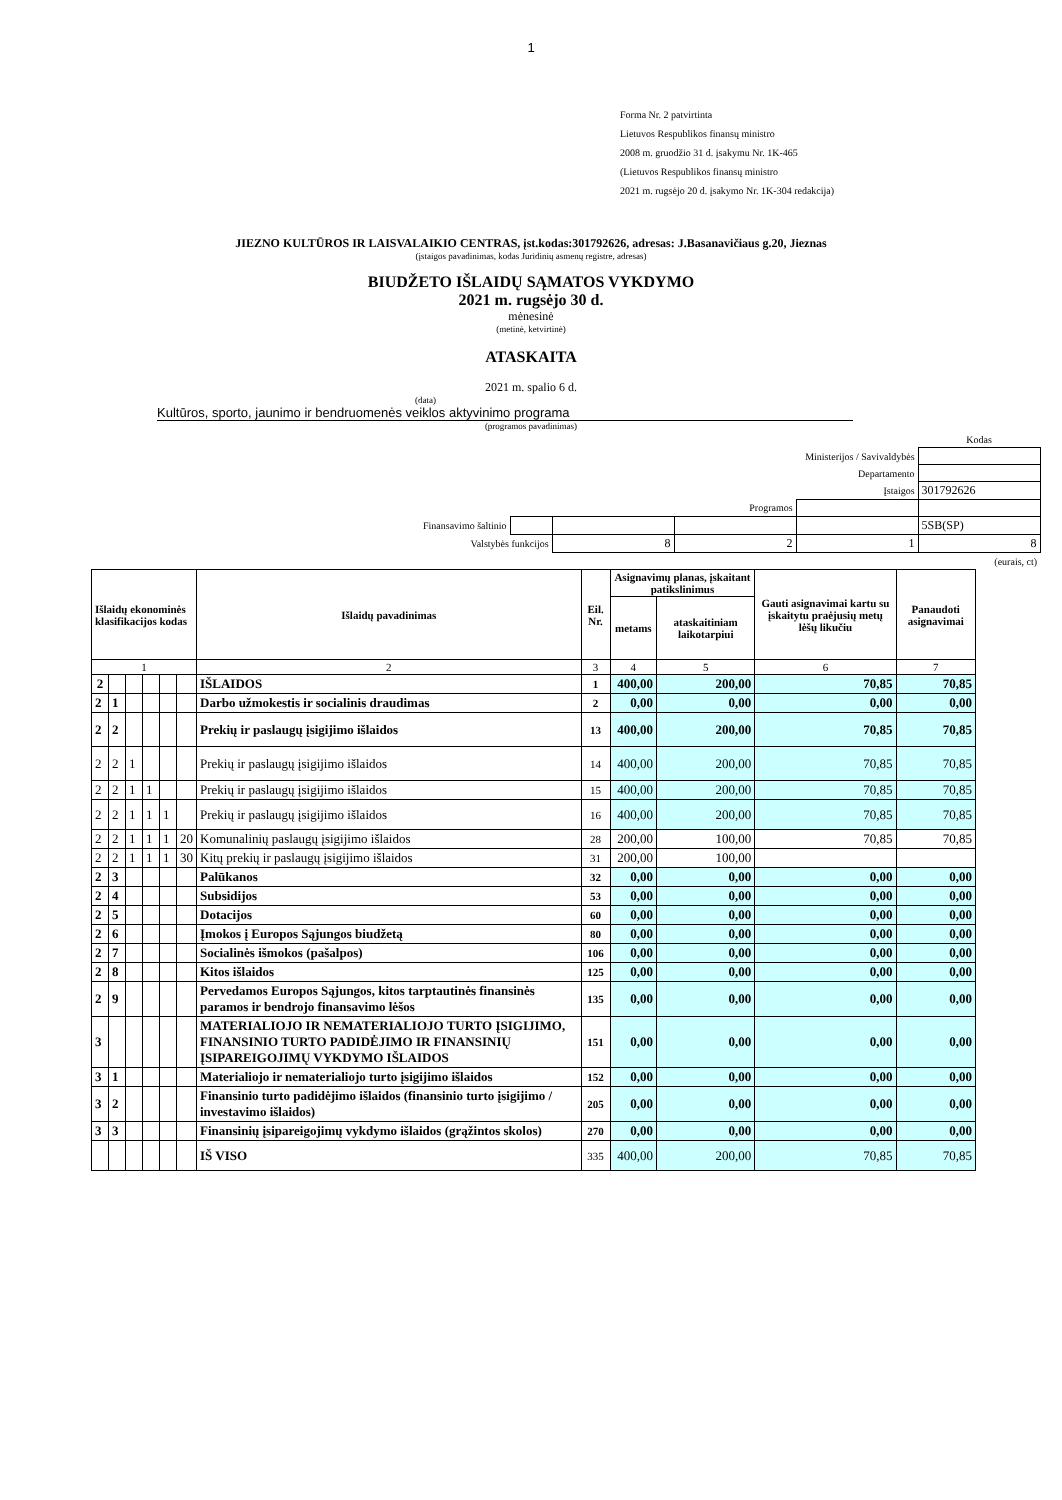1
Forma Nr. 2 patvirtinta
Lietuvos Respublikos finansų ministro
2008 m. gruodžio 31 d. įsakymu Nr. 1K-465
(Lietuvos Respublikos finansų ministro
2021 m. rugsėjo 20 d. įsakymo Nr. 1K-304 redakcija)
JIEZNO KULTŪROS IR LAISVALAIKIO CENTRAS, įst.kodas:301792626, adresas: J.Basanavičiaus g.20, Jieznas
(įstaigos pavadinimas, kodas Juridinių asmenų registre, adresas)
BIUDŽETO IŠLAIDŲ SĄMATOS VYKDYMO
2021 m. rugsėjo 30 d.
mėnesinė
(metinė, ketvirtinė)
ATASKAITA
2021 m. spalio 6 d.
(data)
Kultūros, sporto, jaunimo ir bendruomenės veiklos aktyvinimo programa
(programos pavadinimas)
| | | | | | Kodas |
| Ministerijos / Savivaldybės | | | | | |
| Departamento | | | | | |
| Įstaigos | | | | | 301792626 |
| Programos | | | | | |
| Finansavimo šaltinio | | | | | 5SB(SP) |
| Valstybės funkcijos | | 8 | 2 | 1 | 8 |
| (eurais, ct) | | | | | |
| Išlaidų ekonominės klasifikacijos kodas | | | | | | Išlaidų pavadinimas | Eil. Nr. | Asignavimų planas, įskaitant patikslinimus | | Gauti asignavimai kartu su įskaitytu praėjusių metų lėšų likučiu | Panaudoti asignavimai |
| --- | --- | --- | --- | --- | --- | --- | --- | --- | --- | --- | --- |
| | | | | | | | | metams | ataskaitiniam laikotarpiui | | |
| 1 | | | | | | 2 | 3 | 4 | 5 | 6 | 7 |
| 2 | | | | | | IŠLAIDOS | 1 | 400,00 | 200,00 | 70,85 | 70,85 |
| 2 | 1 | | | | | Darbo užmokestis ir socialinis draudimas | 2 | 0,00 | 0,00 | 0,00 | 0,00 |
| 2 | 2 | | | | | Prekių ir paslaugų įsigijimo išlaidos | 13 | 400,00 | 200,00 | 70,85 | 70,85 |
| 2 | 2 | 1 | | | | Prekių ir paslaugų įsigijimo išlaidos | 14 | 400,00 | 200,00 | 70,85 | 70,85 |
| 2 | 2 | 1 | 1 | | | Prekių ir paslaugų įsigijimo išlaidos | 15 | 400,00 | 200,00 | 70,85 | 70,85 |
| 2 | 2 | 1 | 1 | 1 | | Prekių ir paslaugų įsigijimo išlaidos | 16 | 400,00 | 200,00 | 70,85 | 70,85 |
| 2 | 2 | 1 | 1 | 1 | 20 | Komunalinių paslaugų įsigijimo išlaidos | 28 | 200,00 | 100,00 | 70,85 | 70,85 |
| 2 | 2 | 1 | 1 | 1 | 30 | Kitų prekių ir paslaugų įsigijimo išlaidos | 31 | 200,00 | 100,00 | | |
| 2 | 3 | | | | | Palūkanos | 32 | 0,00 | 0,00 | 0,00 | 0,00 |
| 2 | 4 | | | | | Subsidijos | 53 | 0,00 | 0,00 | 0,00 | 0,00 |
| 2 | 5 | | | | | Dotacijos | 60 | 0,00 | 0,00 | 0,00 | 0,00 |
| 2 | 6 | | | | | Įmokos į Europos Sąjungos biudžetą | 80 | 0,00 | 0,00 | 0,00 | 0,00 |
| 2 | 7 | | | | | Socialinės išmokos (pašalpos) | 106 | 0,00 | 0,00 | 0,00 | 0,00 |
| 2 | 8 | | | | | Kitos išlaidos | 125 | 0,00 | 0,00 | 0,00 | 0,00 |
| 2 | 9 | | | | | Pervedamos Europos Sąjungos, kitos tarptautinės finansinės paramos ir bendrojo finansavimo lėšos | 135 | 0,00 | 0,00 | 0,00 | 0,00 |
| 3 | | | | | | MATERIALIOJO IR NEMATERIALIOJO TURTO ĮSIGIJIMO, FINANSINIO TURTO PADIDĖJIMO IR FINANSINIŲ ĮSIPAREIGOJIMŲ VYKDYMO IŠLAIDOS | 151 | 0,00 | 0,00 | 0,00 | 0,00 |
| 3 | 1 | | | | | Materialiojo ir nematerialiojo turto įsigijimo išlaidos | 152 | 0,00 | 0,00 | 0,00 | 0,00 |
| 3 | 2 | | | | | Finansinio turto padidėjimo išlaidos (finansinio turto įsigijimo / investavimo išlaidos) | 205 | 0,00 | 0,00 | 0,00 | 0,00 |
| 3 | 3 | | | | | Finansinių įsipareigojimų vykdymo išlaidos (grąžintos skolos) | 270 | 0,00 | 0,00 | 0,00 | 0,00 |
| | | | | | | IŠ VISO | 335 | 400,00 | 200,00 | 70,85 | 70,85 |